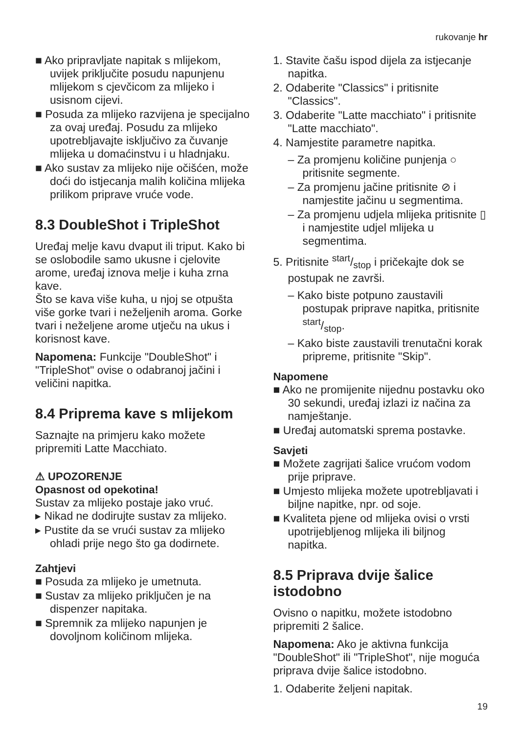rukovanje hr
■ Ako pripravljate napitak s mlijekom, uvijek priključite posudu napunjenu mlijekom s cjevčicom za mlijeko i usisnom cijevi.
■ Posuda za mlijeko razvijena je specijalno za ovaj uređaj. Posudu za mlijeko upotrebljavajte isključivo za čuvanje mlijeka u domaćinstvu i u hladnjaku.
■ Ako sustav za mlijeko nije očišćen, može doći do istjecanja malih količina mlijeka prilikom priprave vruće vode.
8.3 DoubleShot i TripleShot
Uređaj melje kavu dvaput ili triput. Kako bi se oslobodile samo ukusne i cjelovite arome, uređaj iznova melje i kuha zrna kave.
Što se kava više kuha, u njoj se otpušta više gorke tvari i neželjenih aroma. Gorke tvari i neželjene arome utječu na ukus i korisnost kave.
Napomena: Funkcije "DoubleShot" i "TripleShot" ovise o odabranoj jačini i veličini napitka.
8.4 Priprema kave s mlijekom
Saznajte na primjeru kako možete pripremiti Latte Macchiato.
⚠ UPOZORENJE
Opasnost od opekotina!
Sustav za mlijeko postaje jako vruć.
▸ Nikad ne dodirujte sustav za mlijeko.
▸ Pustite da se vrući sustav za mlijeko ohladi prije nego što ga dodirnete.
Zahtjevi
■ Posuda za mlijeko je umetnuta.
■ Sustav za mlijeko priključen je na dispenzer napitaka.
■ Spremnik za mlijeko napunjen je dovoljnom količinom mlijeka.
1. Stavite čašu ispod dijela za istjecanje napitka.
2. Odaberite "Classics" i pritisnite "Classics".
3. Odaberite "Latte macchiato" i pritisnite "Latte macchiato".
4. Namjestite parametre napitka.
– Za promjenu količine punjenja ○ pritisnite segmente.
– Za promjenu jačine pritisnite ⊘ i namjestite jačinu u segmentima.
– Za promjenu udjela mlijeka pritisnite ▯ i namjestite udjel mlijeka u segmentima.
5. Pritisnite start/stop i pričekajte dok se postupak ne završi.
– Kako biste potpuno zaustavili postupak priprave napitka, pritisnite start/stop.
– Kako biste zaustavili trenutačni korak pripreme, pritisnite "Skip".
Napomene
■ Ako ne promijenite nijednu postavku oko 30 sekundi, uređaj izlazi iz načina za namještanje.
■ Uređaj automatski sprema postavke.
Savjeti
■ Možete zagrijati šalice vrućom vodom prije priprave.
■ Umjesto mlijeka možete upotrebljavati i biljne napitke, npr. od soje.
■ Kvaliteta pjene od mlijeka ovisi o vrsti upotrijebljenog mlijeka ili biljnog napitka.
8.5 Priprava dvije šalice istodobno
Ovisno o napitku, možete istodobno pripremiti 2 šalice.
Napomena: Ako je aktivna funkcija "DoubleShot" ili "TripleShot", nije moguća priprava dvije šalice istodobno.
1. Odaberite željeni napitak.
19